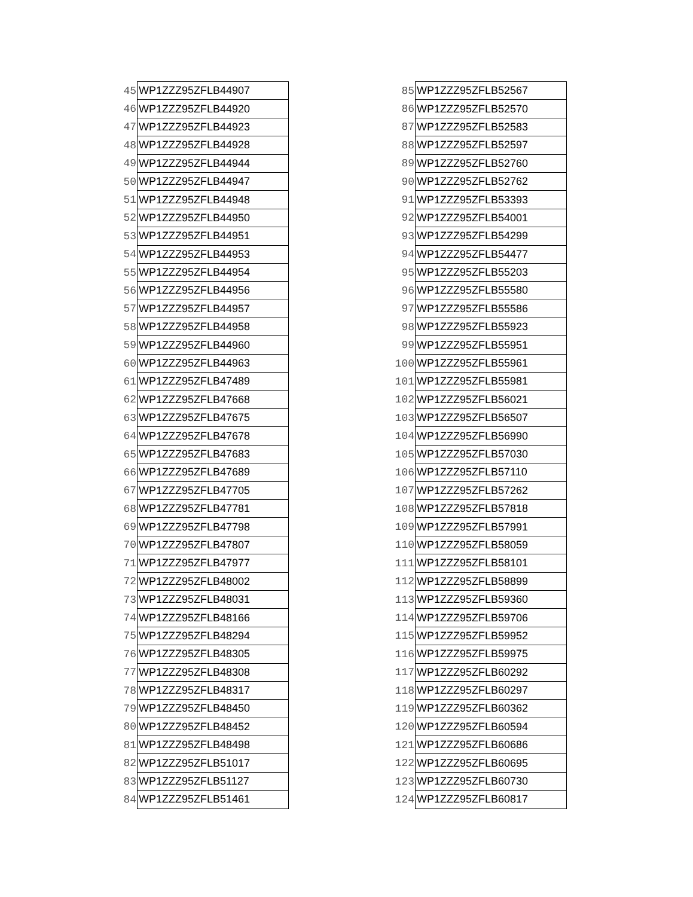| 45 | WP1ZZZ95ZFLB44907 |
| 46 | WP1ZZZ95ZFLB44920 |
| 47 | WP1ZZZ95ZFLB44923 |
| 48 | WP1ZZZ95ZFLB44928 |
| 49 | WP1ZZZ95ZFLB44944 |
| 50 | WP1ZZZ95ZFLB44947 |
| 51 | WP1ZZZ95ZFLB44948 |
| 52 | WP1ZZZ95ZFLB44950 |
| 53 | WP1ZZZ95ZFLB44951 |
| 54 | WP1ZZZ95ZFLB44953 |
| 55 | WP1ZZZ95ZFLB44954 |
| 56 | WP1ZZZ95ZFLB44956 |
| 57 | WP1ZZZ95ZFLB44957 |
| 58 | WP1ZZZ95ZFLB44958 |
| 59 | WP1ZZZ95ZFLB44960 |
| 60 | WP1ZZZ95ZFLB44963 |
| 61 | WP1ZZZ95ZFLB47489 |
| 62 | WP1ZZZ95ZFLB47668 |
| 63 | WP1ZZZ95ZFLB47675 |
| 64 | WP1ZZZ95ZFLB47678 |
| 65 | WP1ZZZ95ZFLB47683 |
| 66 | WP1ZZZ95ZFLB47689 |
| 67 | WP1ZZZ95ZFLB47705 |
| 68 | WP1ZZZ95ZFLB47781 |
| 69 | WP1ZZZ95ZFLB47798 |
| 70 | WP1ZZZ95ZFLB47807 |
| 71 | WP1ZZZ95ZFLB47977 |
| 72 | WP1ZZZ95ZFLB48002 |
| 73 | WP1ZZZ95ZFLB48031 |
| 74 | WP1ZZZ95ZFLB48166 |
| 75 | WP1ZZZ95ZFLB48294 |
| 76 | WP1ZZZ95ZFLB48305 |
| 77 | WP1ZZZ95ZFLB48308 |
| 78 | WP1ZZZ95ZFLB48317 |
| 79 | WP1ZZZ95ZFLB48450 |
| 80 | WP1ZZZ95ZFLB48452 |
| 81 | WP1ZZZ95ZFLB48498 |
| 82 | WP1ZZZ95ZFLB51017 |
| 83 | WP1ZZZ95ZFLB51127 |
| 84 | WP1ZZZ95ZFLB51461 |
| 85 | WP1ZZZ95ZFLB52567 |
| 86 | WP1ZZZ95ZFLB52570 |
| 87 | WP1ZZZ95ZFLB52583 |
| 88 | WP1ZZZ95ZFLB52597 |
| 89 | WP1ZZZ95ZFLB52760 |
| 90 | WP1ZZZ95ZFLB52762 |
| 91 | WP1ZZZ95ZFLB53393 |
| 92 | WP1ZZZ95ZFLB54001 |
| 93 | WP1ZZZ95ZFLB54299 |
| 94 | WP1ZZZ95ZFLB54477 |
| 95 | WP1ZZZ95ZFLB55203 |
| 96 | WP1ZZZ95ZFLB55580 |
| 97 | WP1ZZZ95ZFLB55586 |
| 98 | WP1ZZZ95ZFLB55923 |
| 99 | WP1ZZZ95ZFLB55951 |
| 100 | WP1ZZZ95ZFLB55961 |
| 101 | WP1ZZZ95ZFLB55981 |
| 102 | WP1ZZZ95ZFLB56021 |
| 103 | WP1ZZZ95ZFLB56507 |
| 104 | WP1ZZZ95ZFLB56990 |
| 105 | WP1ZZZ95ZFLB57030 |
| 106 | WP1ZZZ95ZFLB57110 |
| 107 | WP1ZZZ95ZFLB57262 |
| 108 | WP1ZZZ95ZFLB57818 |
| 109 | WP1ZZZ95ZFLB57991 |
| 110 | WP1ZZZ95ZFLB58059 |
| 111 | WP1ZZZ95ZFLB58101 |
| 112 | WP1ZZZ95ZFLB58899 |
| 113 | WP1ZZZ95ZFLB59360 |
| 114 | WP1ZZZ95ZFLB59706 |
| 115 | WP1ZZZ95ZFLB59952 |
| 116 | WP1ZZZ95ZFLB59975 |
| 117 | WP1ZZZ95ZFLB60292 |
| 118 | WP1ZZZ95ZFLB60297 |
| 119 | WP1ZZZ95ZFLB60362 |
| 120 | WP1ZZZ95ZFLB60594 |
| 121 | WP1ZZZ95ZFLB60686 |
| 122 | WP1ZZZ95ZFLB60695 |
| 123 | WP1ZZZ95ZFLB60730 |
| 124 | WP1ZZZ95ZFLB60817 |